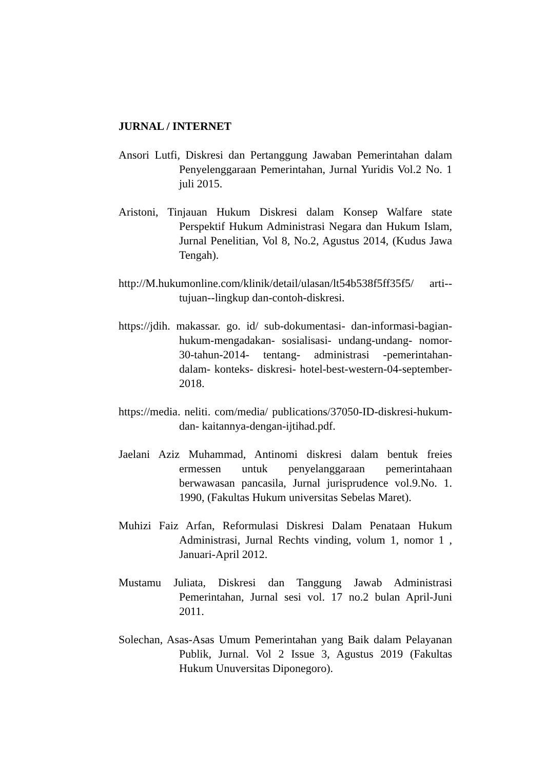JURNAL / INTERNET
Ansori Lutfi, Diskresi dan Pertanggung Jawaban Pemerintahan dalam Penyelenggaraan Pemerintahan, Jurnal Yuridis Vol.2 No. 1 juli 2015.
Aristoni, Tinjauan Hukum Diskresi dalam Konsep Walfare state Perspektif Hukum Administrasi Negara dan Hukum Islam, Jurnal Penelitian, Vol 8, No.2, Agustus 2014, (Kudus Jawa Tengah).
http://M.hukumonline.com/klinik/detail/ulasan/lt54b538f5ff35f5/ arti--tujuan--lingkup dan-contoh-diskresi.
https://jdih. makassar. go. id/ sub-dokumentasi- dan-informasi-bagian- hukum-mengadakan- sosialisasi- undang-undang- nomor- 30-tahun-2014- tentang- administrasi -pemerintahan- dalam- konteks- diskresi- hotel-best-western-04-september-2018.
https://media. neliti. com/media/ publications/37050-ID-diskresi-hukum- dan- kaitannya-dengan-ijtihad.pdf.
Jaelani Aziz Muhammad, Antinomi diskresi dalam bentuk freies ermessen untuk penyelanggaraan pemerintahaan berwawasan pancasila, Jurnal jurisprudence vol.9.No. 1. 1990, (Fakultas Hukum universitas Sebelas Maret).
Muhizi Faiz Arfan, Reformulasi Diskresi Dalam Penataan Hukum Administrasi, Jurnal Rechts vinding, volum 1, nomor 1 , Januari-April 2012.
Mustamu Juliata, Diskresi dan Tanggung Jawab Administrasi Pemerintahan, Jurnal sesi vol. 17 no.2 bulan April-Juni 2011.
Solechan, Asas-Asas Umum Pemerintahan yang Baik dalam Pelayanan Publik, Jurnal. Vol 2 Issue 3, Agustus 2019 (Fakultas Hukum Unuversitas Diponegoro).